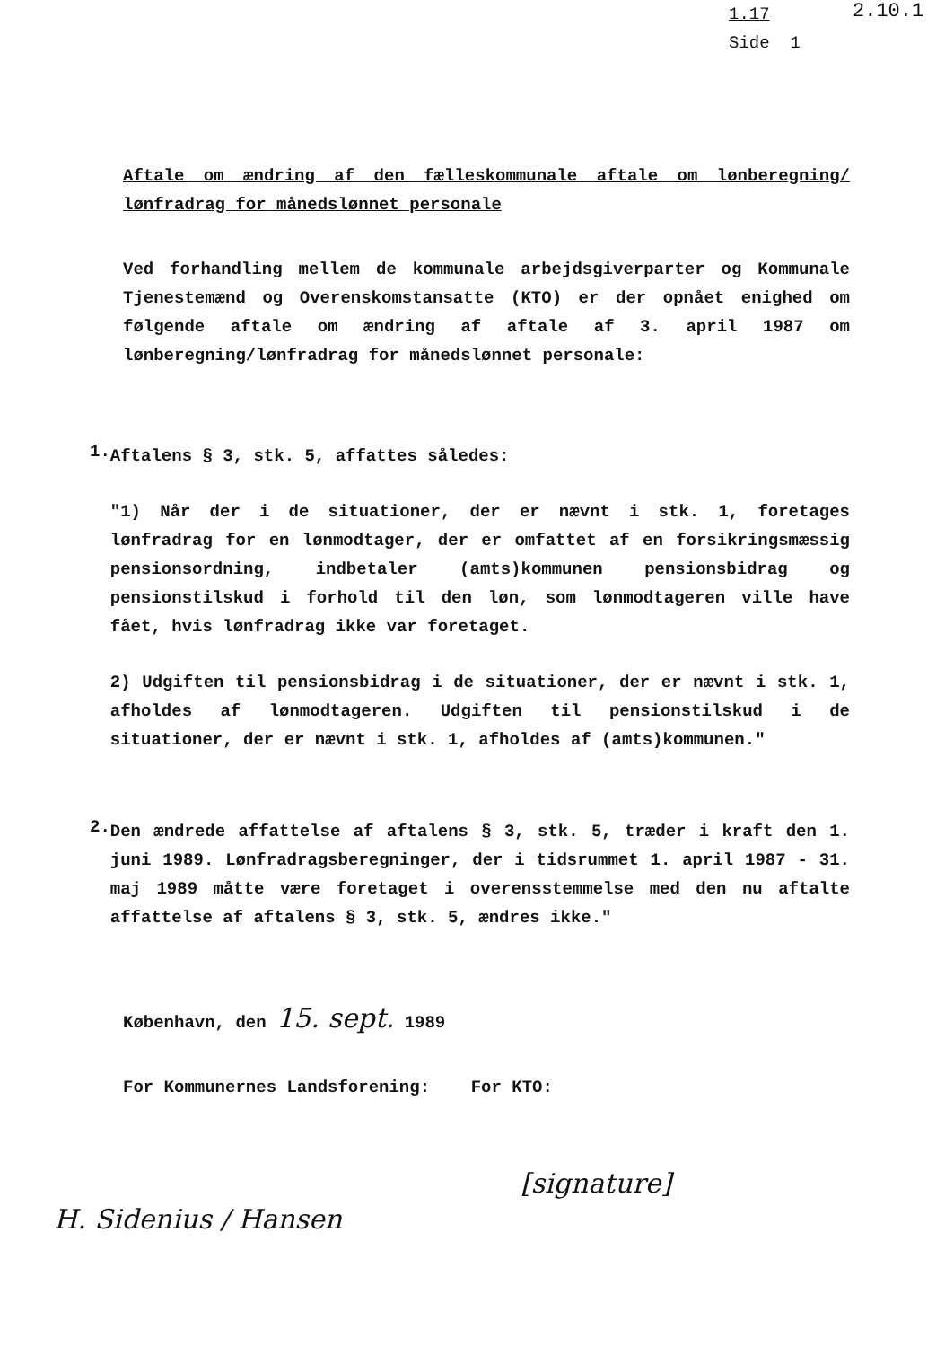1.17
Side 1
2.10.1
Aftale om ændring af den fælleskommunale aftale om lønberegning/ lønfradrag for månedslønnet personale
Ved forhandling mellem de kommunale arbejdsgiverparter og Kommunale Tjenestemænd og Overenskomstansatte (KTO) er der opnået enighed om følgende aftale om ændring af aftale af 3. april 1987 om lønberegning/lønfradrag for månedslønnet personale:
1.
Aftalens § 3, stk. 5, affattes således:
"1) Når der i de situationer, der er nævnt i stk. 1, foretages lønfradrag for en lønmodtager, der er omfattet af en forsikringsmæssig pensionsordning, indbetaler (amts)kommunen pensionsbidrag og pensionstilskud i forhold til den løn, som lønmodtageren ville have fået, hvis lønfradrag ikke var foretaget.
2) Udgiften til pensionsbidrag i de situationer, der er nævnt i stk. 1, afholdes af lønmodtageren. Udgiften til pensionstilskud i de situationer, der er nævnt i stk. 1, afholdes af (amts)kommunen."
2.
Den ændrede affattelse af aftalens § 3, stk. 5, træder i kraft den 1. juni 1989. Lønfradragsberegninger, der i tidsrummet 1. april 1987 - 31. maj 1989 måtte være foretaget i overensstemmelse med den nu aftalte affattelse af aftalens § 3, stk. 5, ændres ikke."
København, den 15. sept. 1989
For Kommunernes Landsforening: For KTO:
H. Sidenius / Hansen
[signature]